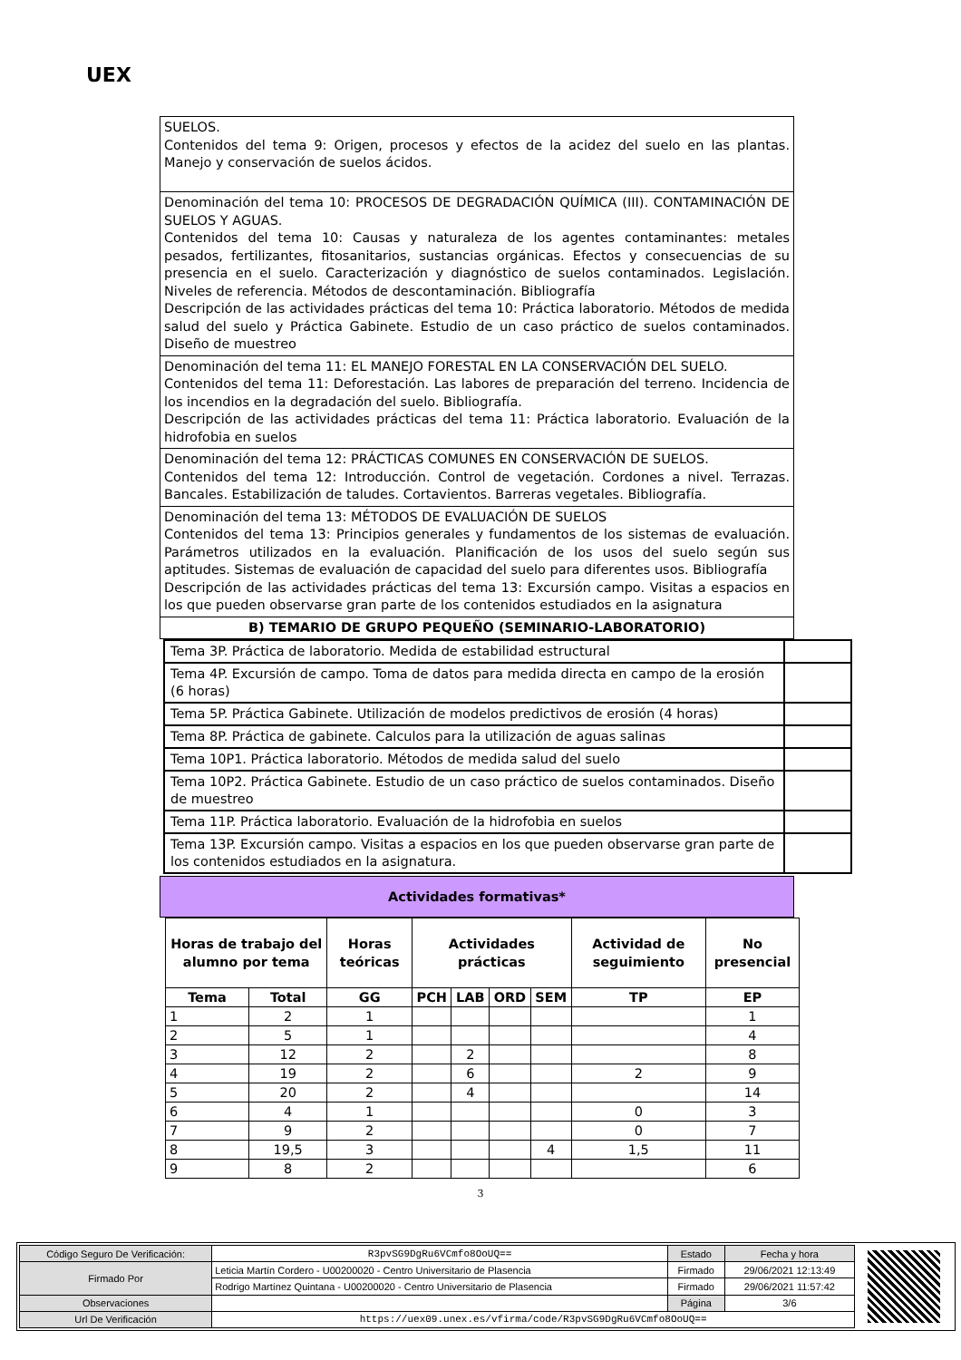UEX
SUELOS.
Contenidos del tema 9: Origen, procesos y efectos de la acidez del suelo en las plantas. Manejo y conservación de suelos ácidos.
Denominación del tema 10: PROCESOS DE DEGRADACIÓN QUÍMICA (III). CONTAMINACIÓN DE SUELOS Y AGUAS.
Contenidos del tema 10: Causas y naturaleza de los agentes contaminantes: metales pesados, fertilizantes, fitosanitarios, sustancias orgánicas. Efectos y consecuencias de su presencia en el suelo. Caracterización y diagnóstico de suelos contaminados. Legislación. Niveles de referencia. Métodos de descontaminación. Bibliografía
Descripción de las actividades prácticas del tema 10: Práctica laboratorio. Métodos de medida salud del suelo y Práctica Gabinete. Estudio de un caso práctico de suelos contaminados. Diseño de muestreo
Denominación del tema 11: EL MANEJO FORESTAL EN LA CONSERVACIÓN DEL SUELO.
Contenidos del tema 11: Deforestación. Las labores de preparación del terreno. Incidencia de los incendios en la degradación del suelo. Bibliografía.
Descripción de las actividades prácticas del tema 11: Práctica laboratorio. Evaluación de la hidrofobia en suelos
Denominación del tema 12: PRÁCTICAS COMUNES EN CONSERVACIÓN DE SUELOS.
Contenidos del tema 12: Introducción. Control de vegetación. Cordones a nivel. Terrazas. Bancales. Estabilización de taludes. Cortavientos. Barreras vegetales. Bibliografía.
Denominación del tema 13: MÉTODOS DE EVALUACIÓN DE SUELOS
Contenidos del tema 13: Principios generales y fundamentos de los sistemas de evaluación. Parámetros utilizados en la evaluación. Planificación de los usos del suelo según sus aptitudes. Sistemas de evaluación de capacidad del suelo para diferentes usos. Bibliografía
Descripción de las actividades prácticas del tema 13: Excursión campo. Visitas a espacios en los que pueden observarse gran parte de los contenidos estudiados en la asignatura
B) TEMARIO DE GRUPO PEQUEÑO (SEMINARIO-LABORATORIO)
| Tema 3P. Práctica de laboratorio. Medida de estabilidad estructural | |
| Tema 4P. Excursión de campo. Toma de datos para medida directa en campo de la erosión (6 horas) | |
| Tema 5P. Práctica Gabinete. Utilización de modelos predictivos de erosión (4 horas) | |
| Tema 8P. Práctica de gabinete. Calculos para la utilización de aguas salinas | |
| Tema 10P1. Práctica laboratorio. Métodos de medida salud del suelo | |
| Tema 10P2. Práctica Gabinete. Estudio de un caso práctico de suelos contaminados. Diseño de muestreo | |
| Tema 11P. Práctica laboratorio. Evaluación de la hidrofobia en suelos | |
| Tema 13P. Excursión campo. Visitas a espacios en los que pueden observarse gran parte de los contenidos estudiados en la asignatura. | |
Actividades formativas*
| Horas de trabajo del alumno por tema | | Horas teóricas | Actividades prácticas | | | | Actividad de seguimiento | No presencial |
| --- | --- | --- | --- | --- | --- | --- | --- | --- |
| Tema | Total | GG | PCH | LAB | ORD | SEM | TP | EP |
| 1 | 2 | 1 | | | | | | 1 |
| 2 | 5 | 1 | | | | | | 4 |
| 3 | 12 | 2 | | 2 | | | | 8 |
| 4 | 19 | 2 | | 6 | | | 2 | 9 |
| 5 | 20 | 2 | | 4 | | | | 14 |
| 6 | 4 | 1 | | | | | 0 | 3 |
| 7 | 9 | 2 | | | | | 0 | 7 |
| 8 | 19,5 | 3 | | | | 4 | 1,5 | 11 |
| 9 | 8 | 2 | | | | | | 6 |
3
| Código Seguro De Verificación: | R3pvSG9DgRu6VCmfo8OoUQ== | Estado | Fecha y hora |
| Firmado Por | Leticia Martín Cordero - U00200020 - Centro Universitario de Plasencia | Firmado | 29/06/2021 12:13:49 |
| | Rodrigo Martínez Quintana - U00200020 - Centro Universitario de Plasencia | Firmado | 29/06/2021 11:57:42 |
| Observaciones | | Página | 3/6 |
| Url De Verificación | https://uex09.unex.es/vfirma/code/R3pvSG9DgRu6VCmfo8OoUQ== | | |